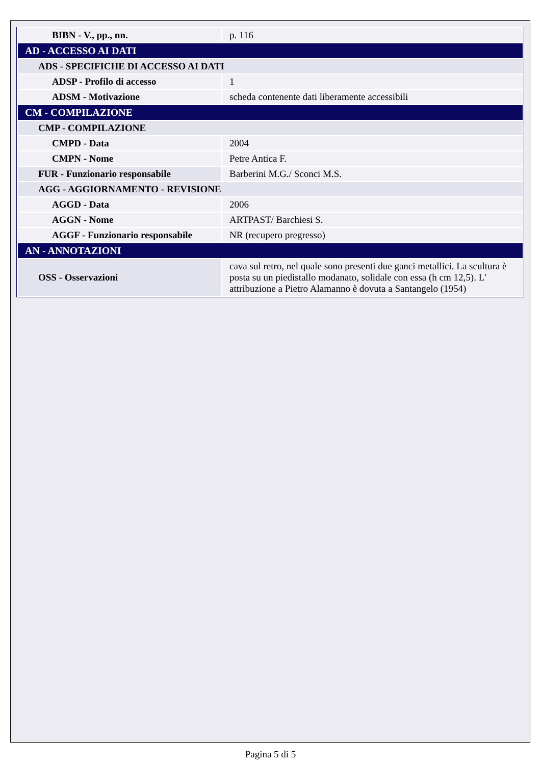| BIBN - V., pp., nn. | p. 116 |
| AD - ACCESSO AI DATI | |
| ADS - SPECIFICHE DI ACCESSO AI DATI | |
| ADSP - Profilo di accesso | 1 |
| ADSM - Motivazione | scheda contenente dati liberamente accessibili |
| CM - COMPILAZIONE | |
| CMP - COMPILAZIONE | |
| CMPD - Data | 2004 |
| CMPN - Nome | Petre Antica F. |
| FUR - Funzionario responsabile | Barberini M.G./ Sconci M.S. |
| AGG - AGGIORNAMENTO - REVISIONE | |
| AGGD - Data | 2006 |
| AGGN - Nome | ARTPAST/ Barchiesi S. |
| AGGF - Funzionario responsabile | NR (recupero pregresso) |
| AN - ANNOTAZIONI | |
| OSS - Osservazioni | cava sul retro, nel quale sono presenti due ganci metallici. La scultura è posta su un piedistallo modanato, solidale con essa (h cm 12,5). L' attribuzione a Pietro Alamanno è dovuta a Santangelo (1954) |
Pagina 5 di 5